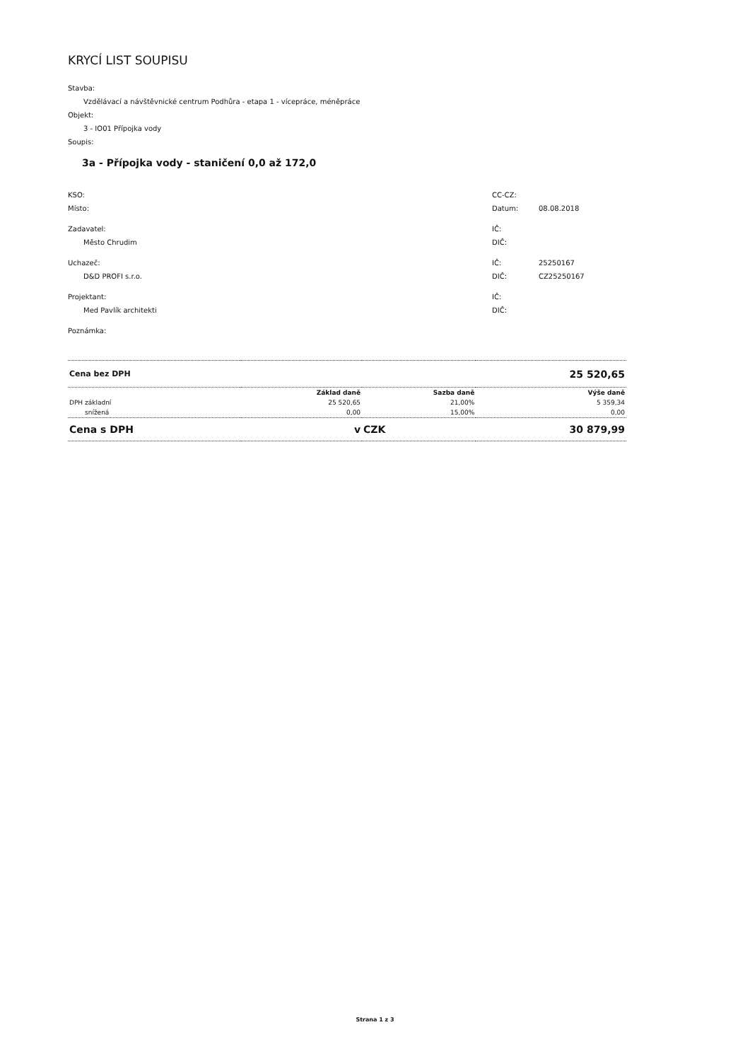KRYCÍ LIST SOUPISU
Stavba:
Vzdělávací a návštěvnické centrum Podhůra - etapa 1 - vícepráce, méněpráce
Objekt:
3 - IO01 Přípojka vody
Soupis:
3a - Přípojka vody - staničení 0,0 až 172,0
KSO:
Místo:
CC-CZ:
Datum: 08.08.2018
Zadavatel:
Město Chrudim
IČ:
DIČ:
Uchazeč:
D&D PROFI s.r.o.
IČ: 25250167
DIČ: CZ25250167
Projektant:
Med Pavlík architekti
IČ:
DIČ:
Poznámka:
| Cena bez DPH | | | 25 520,65 |
| | Základ daně | Sazba daně | Výše daně |
| DPH základní | 25 520,65 | 21,00% | 5 359,34 |
| snížená | 0,00 | 15,00% | 0,00 |
| Cena s DPH | v | CZK | 30 879,99 |
Strana 1 z 3